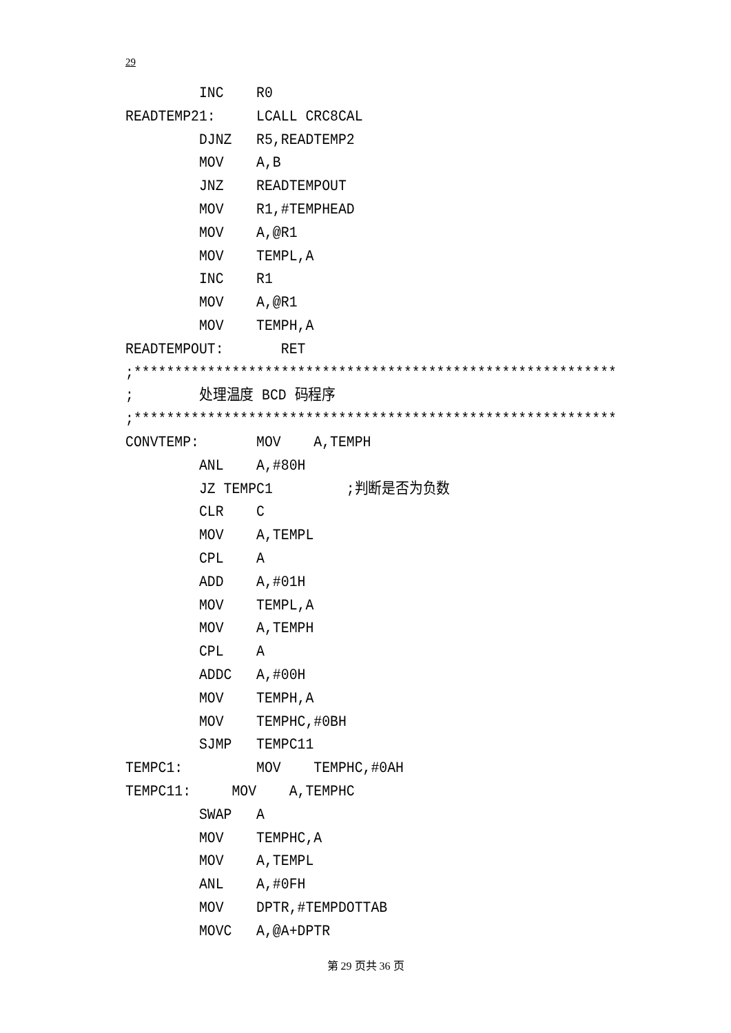29
         INC    R0
READTEMP21:     LCALL CRC8CAL
         DJNZ   R5,READTEMP2
         MOV    A,B
         JNZ    READTEMPOUT
         MOV    R1,#TEMPHEAD
         MOV    A,@R1
         MOV    TEMPL,A
         INC    R1
         MOV    A,@R1
         MOV    TEMPH,A
READTEMPOUT:       RET
;***********************************************************
;        处理温度 BCD 码程序
;***********************************************************
CONVTEMP:       MOV    A,TEMPH
         ANL    A,#80H
         JZ TEMPC1         ;判断是否为负数
         CLR    C
         MOV    A,TEMPL
         CPL    A
         ADD    A,#01H
         MOV    TEMPL,A
         MOV    A,TEMPH
         CPL    A
         ADDC   A,#00H
         MOV    TEMPH,A
         MOV    TEMPHC,#0BH
         SJMP   TEMPC11
TEMPC1:         MOV    TEMPHC,#0AH
TEMPC11:     MOV    A,TEMPHC
         SWAP   A
         MOV    TEMPHC,A
         MOV    A,TEMPL
         ANL    A,#0FH
         MOV    DPTR,#TEMPDOTTAB
         MOVC   A,@A+DPTR
第 29 页共 36 页